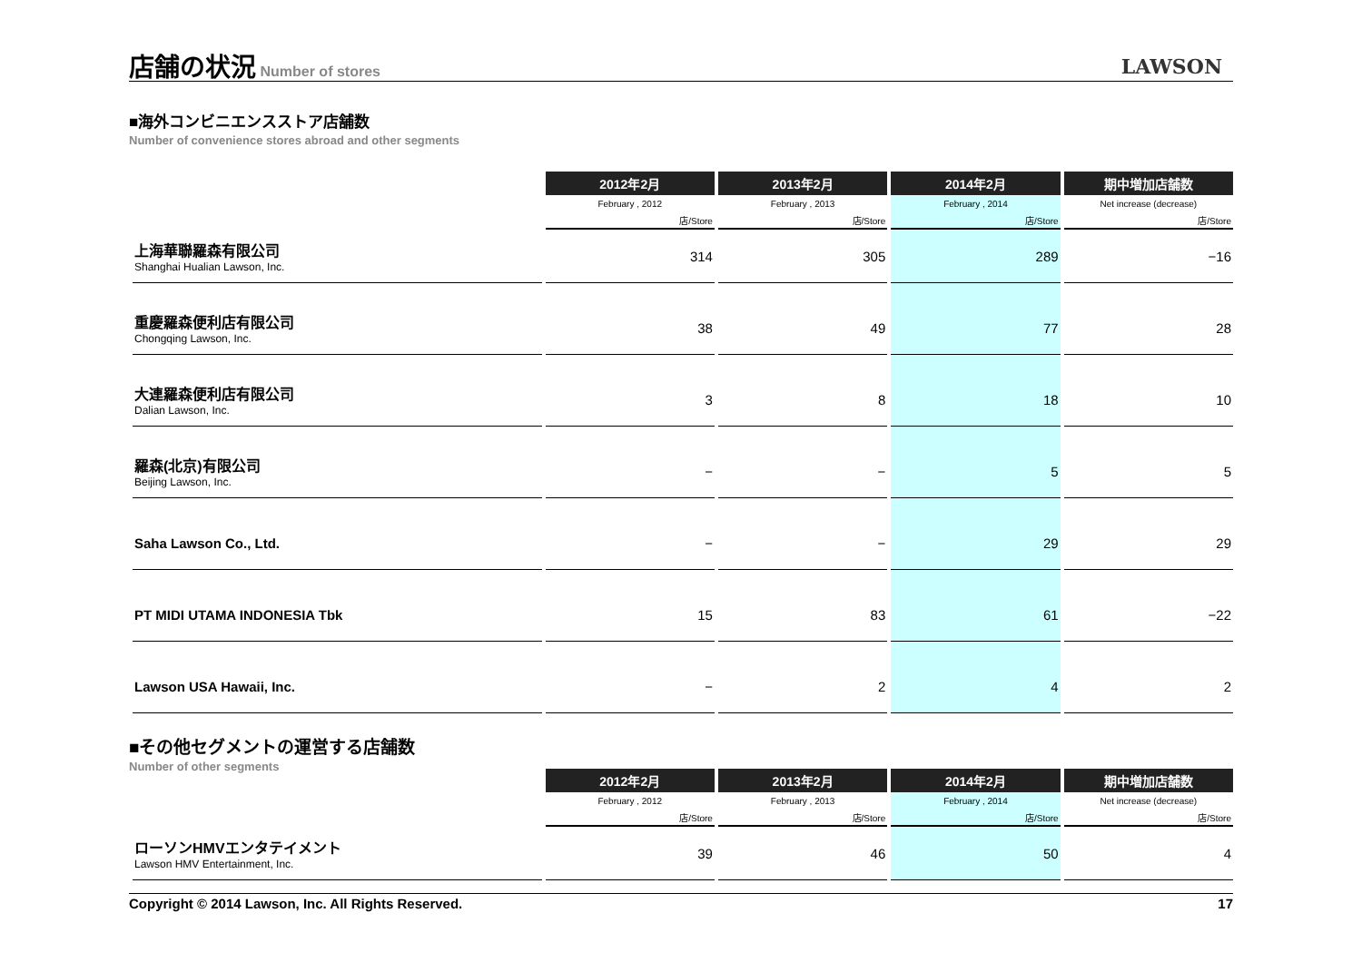店舗の状況
Number of stores
LAWSON
■海外コンビニエンスストア店舗数
Number of convenience stores abroad and other segments
| | 2012年2月 | 2013年2月 | 2014年2月 | 期中増加店舗数 |
| | February , 2012 | February , 2013 | February , 2014 | Net increase (decrease) |
| | 店/Store | 店/Store | 店/Store | 店/Store |
| 上海華聯羅森有限公司 Shanghai Hualian Lawson, Inc. | 314 | 305 | 289 | −16 |
| 重慶羅森便利店有限公司 Chongqing Lawson, Inc. | 38 | 49 | 77 | 28 |
| 大連羅森便利店有限公司 Dalian Lawson, Inc. | 3 | 8 | 18 | 10 |
| 羅森(北京)有限公司 Beijing Lawson, Inc. | − | − | 5 | 5 |
| Saha Lawson Co., Ltd. | − | − | 29 | 29 |
| PT MIDI UTAMA INDONESIA Tbk | 15 | 83 | 61 | −22 |
| Lawson USA Hawaii, Inc. | − | 2 | 4 | 2 |
■その他セグメントの運営する店舗数
Number of other segments
| | 2012年2月 | 2013年2月 | 2014年2月 | 期中増加店舗数 |
| | February , 2012 | February , 2013 | February , 2014 | Net increase (decrease) |
| | 店/Store | 店/Store | 店/Store | 店/Store |
| ローソンHMVエンタテイメント Lawson HMV Entertainment, Inc. | 39 | 46 | 50 | 4 |
Copyright © 2014 Lawson, Inc. All Rights Reserved. 17